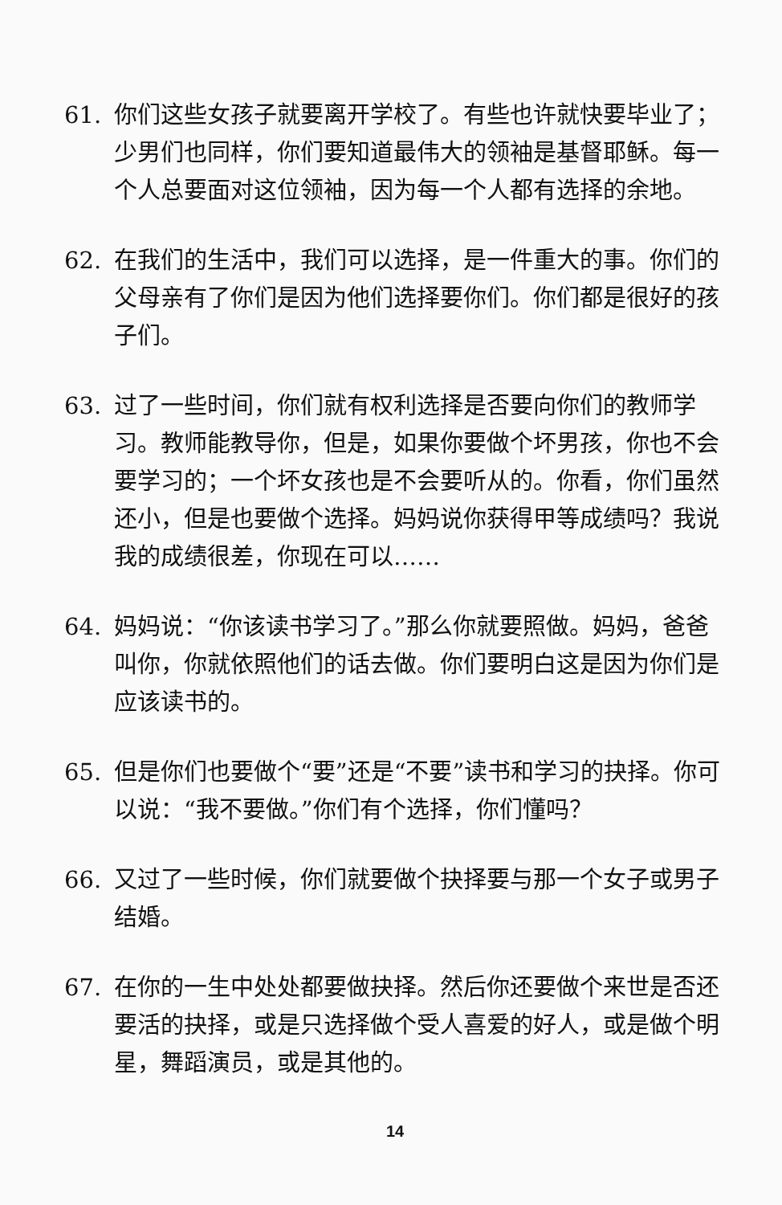61. 你们这些女孩子就要离开学校了。有些也许就快要毕业了；少男们也同样，你们要知道最伟大的领袖是基督耶稣。每一个人总要面对这位领袖，因为每一个人都有选择的余地。
62. 在我们的生活中，我们可以选择，是一件重大的事。你们的父母亲有了你们是因为他们选择要你们。你们都是很好的孩子们。
63. 过了一些时间，你们就有权利选择是否要向你们的教师学习。教师能教导你，但是，如果你要做个坏男孩，你也不会要学习的；一个坏女孩也是不会要听从的。你看，你们虽然还小，但是也要做个选择。妈妈说你获得甲等成绩吗？我说我的成绩很差，你现在可以……
64. 妈妈说：“你该读书学习了。”那么你就要照做。妈妈，爸爸叫你，你就依照他们的话去做。你们要明白这是因为你们是应该读书的。
65. 但是你们也要做个“要”还是“不要”读书和学习的抉择。你可以说：“我不要做。”你们有个选择，你们懂吗？
66. 又过了一些时候，你们就要做个抉择要与那一个女子或男子结婚。
67. 在你的一生中处处都要做抉择。然后你还要做个来世是否还要活的抉择，或是只选择做个受人喜爱的好人，或是做个明星，舞蹈演员，或是其他的。
14